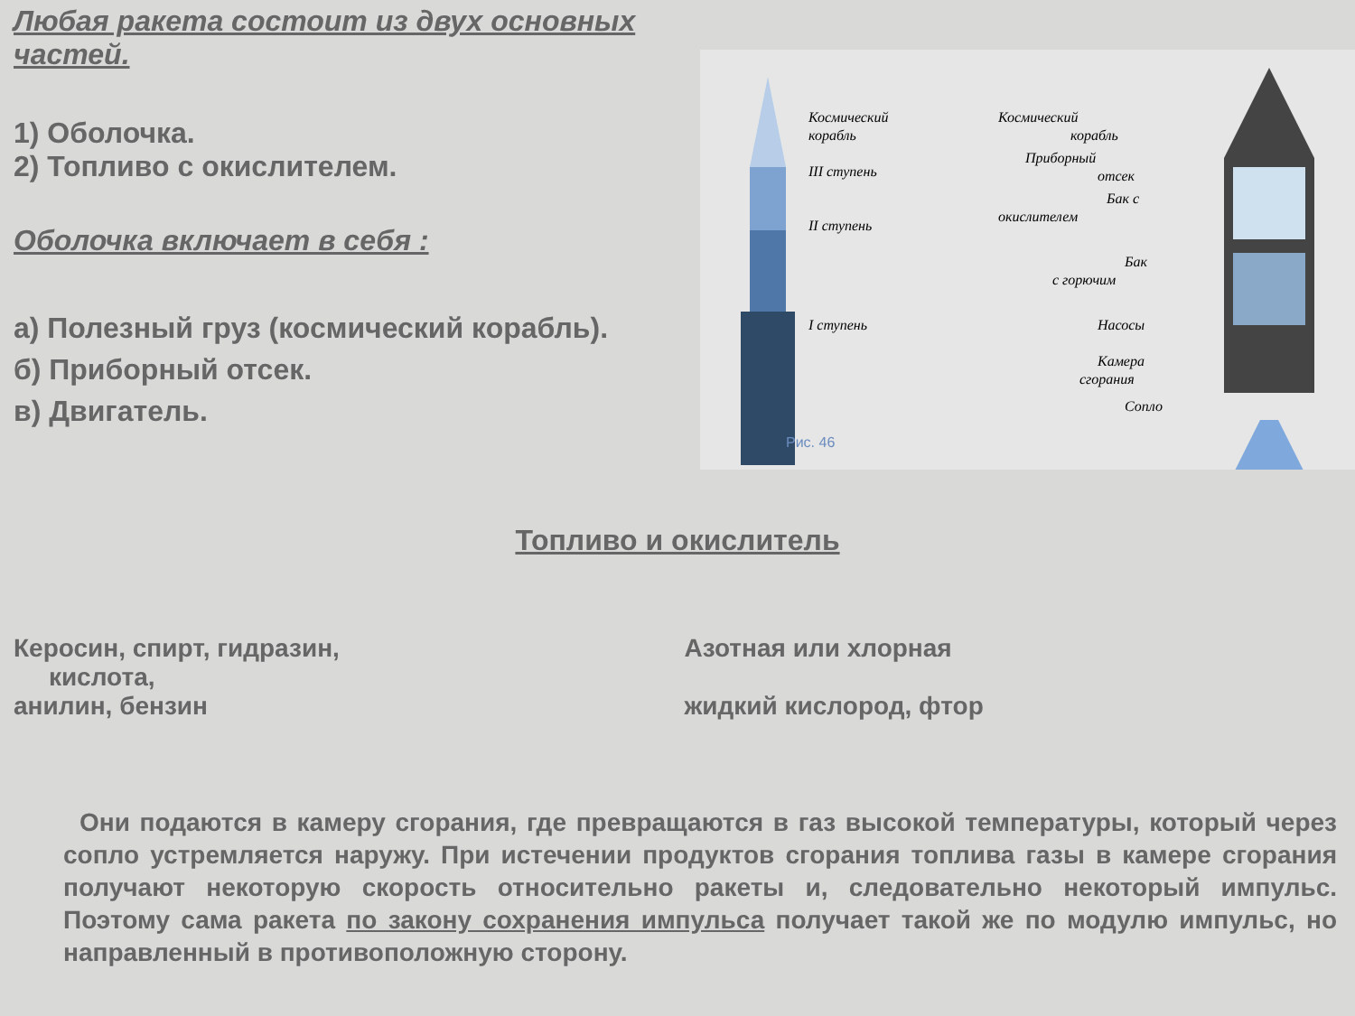Любая ракета состоит из двух основных частей.
1) Оболочка.
2) Топливо с окислителем.
Оболочка включает в себя :
а) Полезный груз (космический корабль).
б) Приборный отсек.
в) Двигатель.
Космический
корабль
III ступень
II ступень
I ступень
Рис. 46
Космический
корабль
Приборный
отсек
Бак с
окислителем
Бак
с горючим
Насосы
Камера
сгорания
Сопло
Топливо и окислитель
Керосин, спирт, гидразин,
кислота,
анилин, бензин
Азотная или хлорная
жидкий кислород, фтор
Они подаются в камеру сгорания, где превращаются в газ высокой температуры, который через сопло устремляется наружу. При истечении продуктов сгорания топлива газы в камере сгорания получают некоторую скорость относительно ракеты и, следовательно некоторый импульс. Поэтому сама ракета по закону сохранения импульса получает такой же по модулю импульс, но направленный в противоположную сторону.